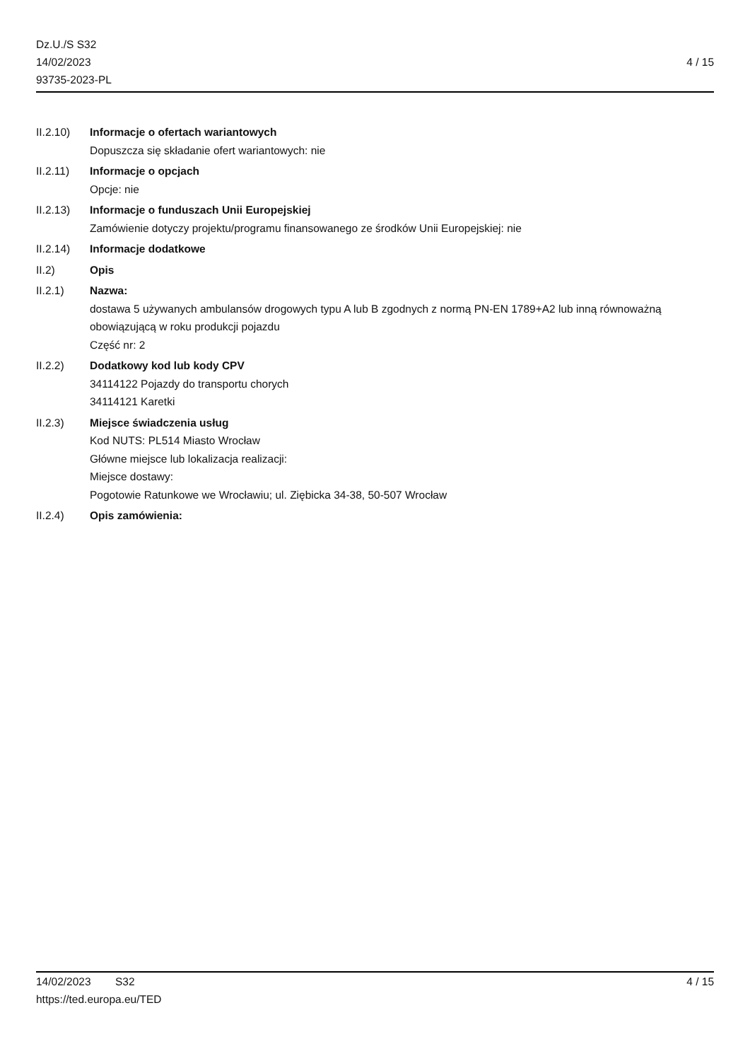Dz.U./S S32
14/02/2023
93735-2023-PL
4 / 15
II.2.10) Informacje o ofertach wariantowych
Dopuszcza się składanie ofert wariantowych: nie
II.2.11) Informacje o opcjach
Opcje: nie
II.2.13) Informacje o funduszach Unii Europejskiej
Zamówienie dotyczy projektu/programu finansowanego ze środków Unii Europejskiej: nie
II.2.14) Informacje dodatkowe
II.2) Opis
II.2.1) Nazwa:
dostawa 5 używanych ambulansów drogowych typu A lub B zgodnych z normą PN-EN 1789+A2 lub inną równoważną obowiązującą w roku produkcji pojazdu
Część nr: 2
II.2.2) Dodatkowy kod lub kody CPV
34114122 Pojazdy do transportu chorych
34114121 Karetki
II.2.3) Miejsce świadczenia usług
Kod NUTS: PL514 Miasto Wrocław
Główne miejsce lub lokalizacja realizacji:
Miejsce dostawy:
Pogotowie Ratunkowe we Wrocławiu; ul. Ziębicka 34-38, 50-507 Wrocław
II.2.4) Opis zamówienia:
14/02/2023 S32
https://ted.europa.eu/TED
4 / 15